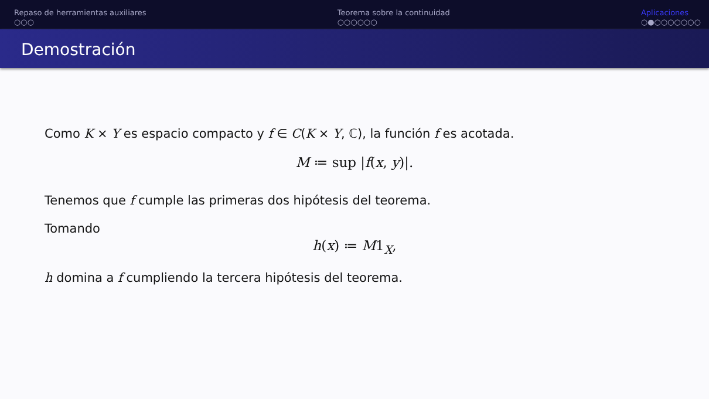Repaso de herramientas auxiliares
○○○
Teorema sobre la continuidad
○○○○○○
Aplicaciones
○●○○○○○○○
Demostración
Como K × Y es espacio compacto y f ∈ C(K × Y, ℂ), la función f es acotada.
M ≔ sup |f(x, y)|.
Tenemos que f cumple las primeras dos hipótesis del teorema.
Tomando
h(x) ≔ M1<sub>X</sub>,
h domina a f cumpliendo la tercera hipótesis del teorema.